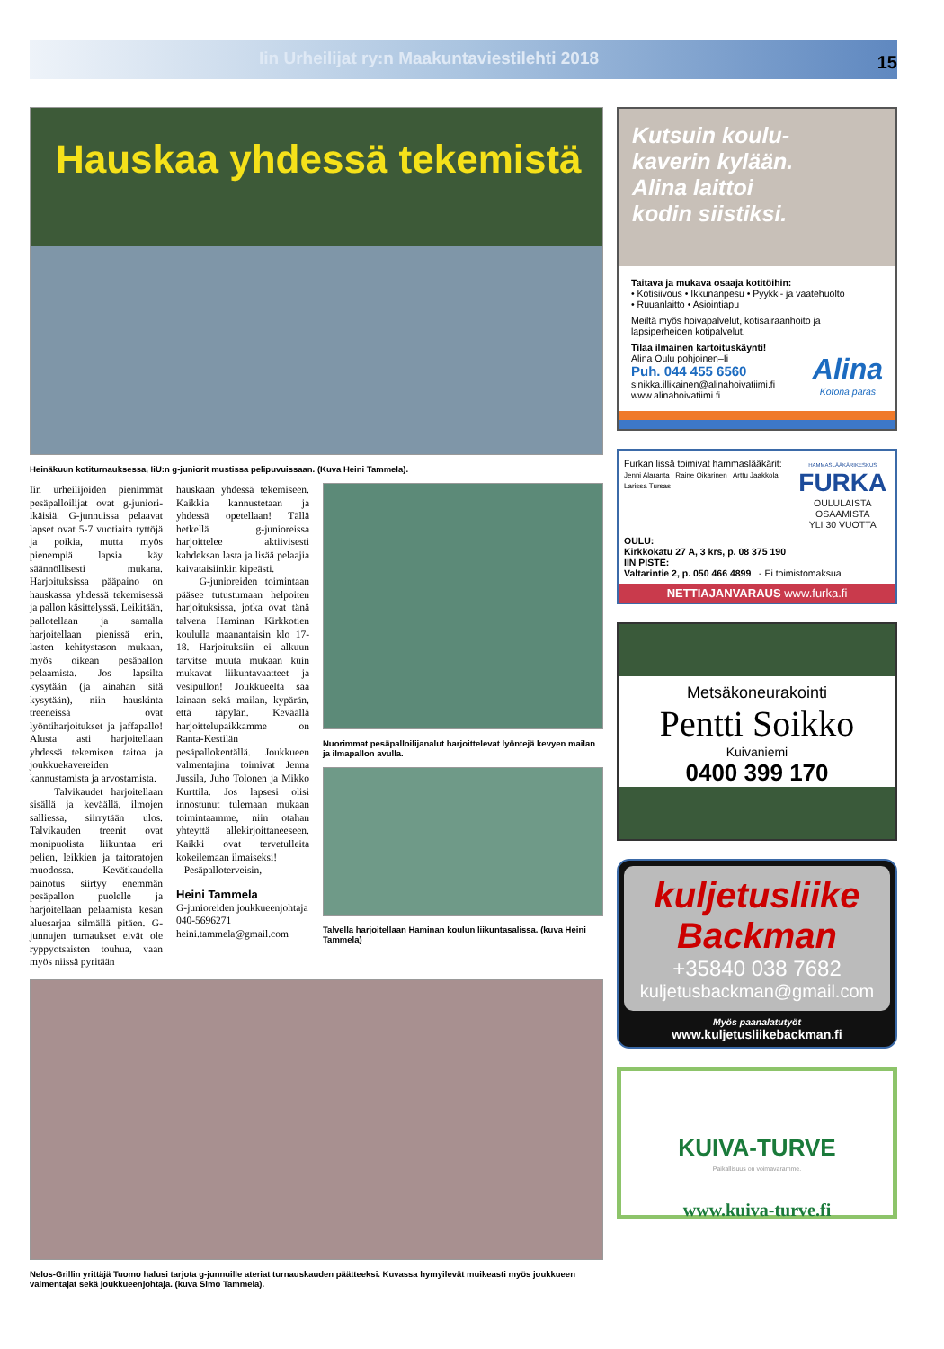Iin Urheilijat ry:n Maakuntaviestilehti 2018
15
Hauskaa yhdessä tekemistä
Heinäkuun kotiturnauksessa, IiU:n g-juniorit mustissa pelipuvuissaan. (Kuva Heini Tammela).
Iin urheilijoiden pienimmät pesäpalloilijat ovat g-juniori-ikäisiä. G-junnuissa pelaavat lapset ovat 5-7 vuotiaita tyttöjä ja poikia, mutta myös pienempiä lapsia käy säännöllisesti mukana. Harjoituksissa pääpaino on hauskassa yhdessä tekemisessä ja pallon käsittelyssä. Leikitään, pallotellaan ja samalla harjoitellaan pienissä erin, lasten kehitystason mukaan, myös oikean pesäpallon pelaamista. Jos lapsilta kysytään (ja ainahan sitä kysytään), niin hauskinta treeneissä ovat lyöntiharjoitukset ja jaffapallo! Alusta asti harjoitellaan yhdessä tekemisen taitoa ja joukkuekavereiden kannustamista ja arvostamista.
Talvikaudet harjoitellaan sisällä ja keväällä, ilmojen salliessa, siirrytään ulos. Talvikauden treenit ovat monipuolista liikuntaa eri pelien, leikkien ja taitoratojen muodossa. Kevätkaudella painotus siirtyy enemmän pesäpallon puolelle ja harjoitellaan pelaamista kesän aluesarjaa silmällä pitäen. G-junnujen turnaukset eivät ole ryppyotsaisten touhua, vaan myös niissä pyritään
hauskaan yhdessä tekemiseen. Kaikkia kannustetaan ja yhdessä opetellaan! Tällä hetkellä g-junioreissa harjoittelee aktiivisesti kahdeksan lasta ja lisää pelaajia kaivataisiinkin kipeästi.
G-junioreiden toimintaan pääsee tutustumaan helpoiten harjoituksissa, jotka ovat tänä talvena Haminan Kirkkotien koululla maanantaisin klo 17-18. Harjoituksiin ei alkuun tarvitse muuta mukaan kuin mukavat liikuntavaatteet ja vesipullon! Joukkueelta saa lainaan sekä mailan, kypärän, että räpylän. Keväällä harjoittelupaikkamme on Ranta-Kestilän pesäpallokentällä. Joukkueen valmentajina toimivat Jenna Jussila, Juho Tolonen ja Mikko Kurttila. Jos lapsesi olisi innostunut tulemaan mukaan toimintaamme, niin otahan yhteyttä allekirjoittaneeseen. Kaikki ovat tervetulleita kokeilemaan ilmaiseksi!
Pesäpalloterveisin,
Heini Tammela
G-junioreiden joukkueenjohtaja
040-5696271
heini.tammela@gmail.com
Nuorimmat pesäpalloilijanalut harjoittelevat lyöntejä kevyen mailan ja ilmapallon avulla.
Talvella harjoitellaan Haminan koulun liikuntasalissa. (kuva Heini Tammela)
Nelos-Grillin yrittäjä Tuomo halusi tarjota g-junnuille ateriat turnauskauden päätteeksi. Kuvassa hymyilevät muikeasti myös joukkueen valmentajat sekä joukkueenjohtaja. (kuva Simo Tammela).
Kutsuin koulu-
kaverin kylään.
Alina laittoi
kodin siistiksi.
Taitava ja mukava osaaja kotitöihin:
• Kotisiivous • Ikkunanpesu • Pyykki- ja vaatehuolto
• Ruuanlaitto • Asiointiapu
Meiltä myös hoivapalvelut, kotisairaanhoito ja lapsiperheiden kotipalvelut.
Tilaa ilmainen kartoituskäynti!
Alina Oulu pohjoinen–Ii
Puh. 044 455 6560
sinikka.illikainen@alinahoivatiimi.fi
www.alinahoivatiimi.fi
Alina
Kotona paras
Furkan lissä toimivat hammaslääkärit:
Jenni Alaranta Raine Oikarinen Arttu Jaakkola Larissa Tursas
HAMMASLÄÄKÄRIKESKUS
FURKA
OULULAISTA OSAAMISTA
YLI 30 VUOTTA
OULU:
Kirkkokatu 27 A, 3 krs, p. 08 375 190
IIN PISTE:
Valtarintie 2, p. 050 466 4899 - Ei toimistomaksua
NETTIAJANVARAUS www.furka.fi
Metsäkoneurakointi
Pentti Soikko
Kuivaniemi
0400 399 170
kuljetusliike Backman
+35840 038 7682
kuljetusbackman@gmail.com
Myös paanalatutyöt
www.kuljetusliikebackman.fi
KUIVA-TURVE
Paikallisuus on voimavaramme.
www.kuiva-turve.fi